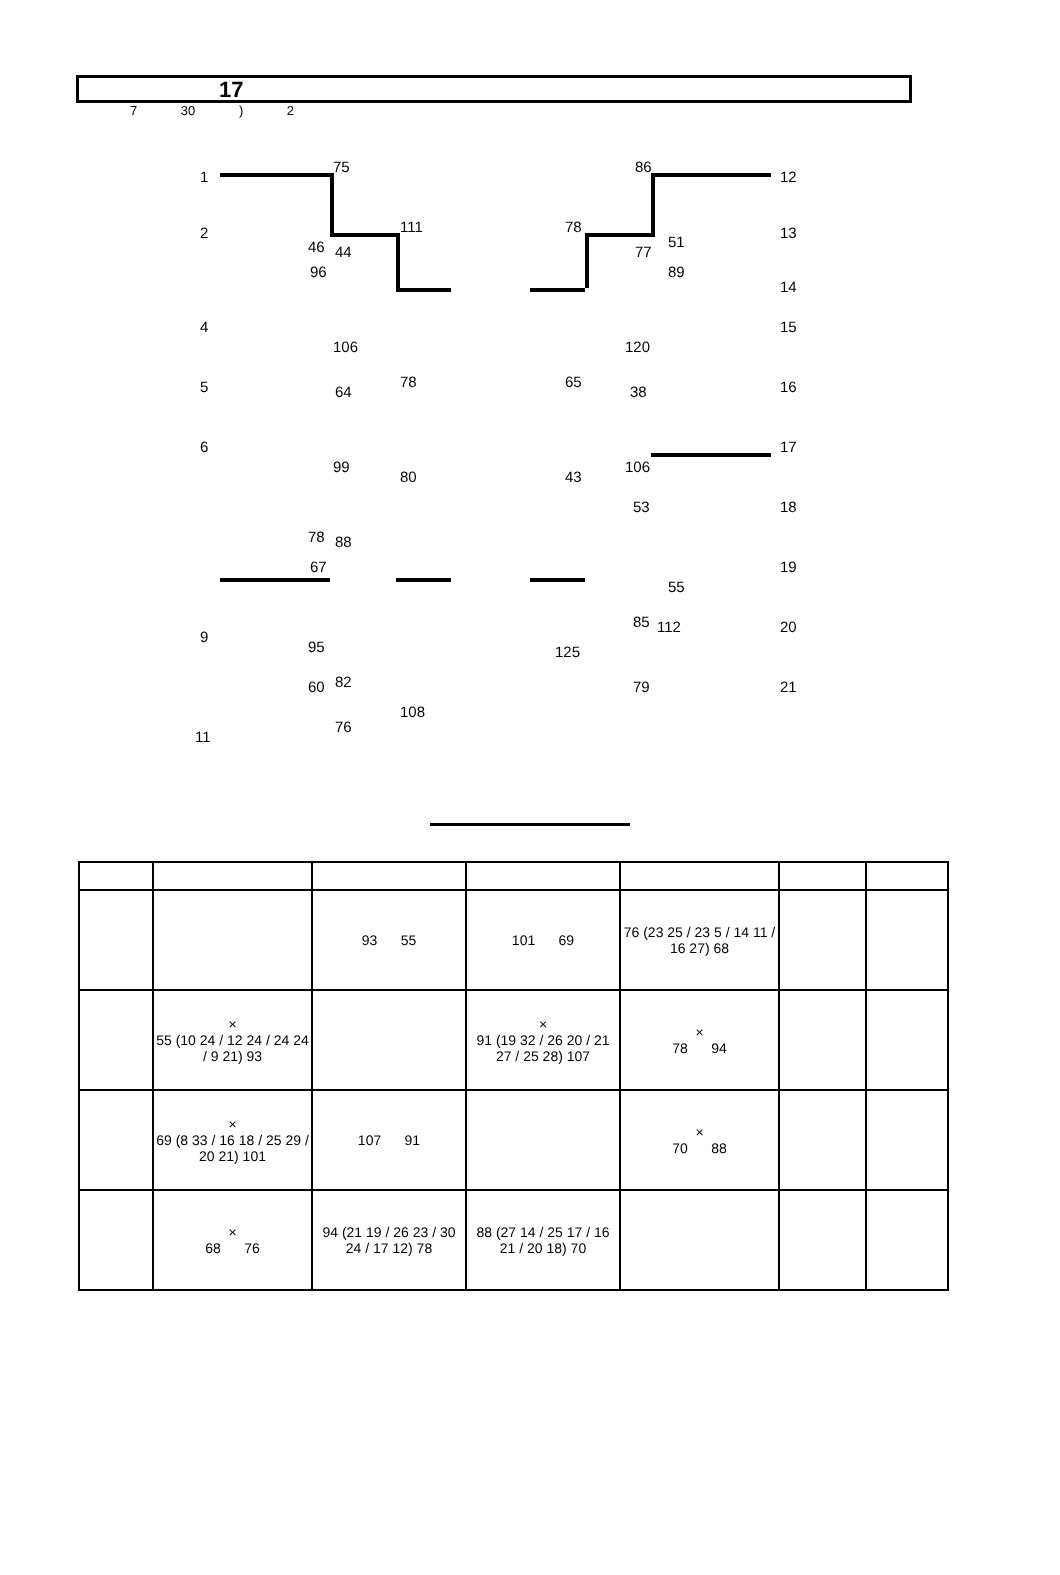17
7 30 ) 2
1
2
4
5
6
9
11
75
111
46 44
96
106
78
64
99
80
78 88
67
95
60 82
108
76
86
12
78 13
51
77
89
14
15
120
65
38 16
17
106
43
18 53
19
55
85 112 20
125
79 21
| | | 93 55 | 101 69 | 76 (23 25 / 23 5 / 14 11 / 16 27) 68 | | |
| | × 55 (10 24 / 12 24 / 24 24 / 9 21) 93 | | × 91 (19 32 / 26 20 / 21 27 / 25 28) 107 | × 78 94 | | |
| | × 69 (8 33 / 16 18 / 25 29 / 20 21) 101 | 107 91 | | × 70 88 | | |
| | × 68 76 | 94 (21 19 / 26 23 / 30 24 / 17 12) 78 | 88 (27 14 / 25 17 / 16 21 / 20 18) 70 | | | |